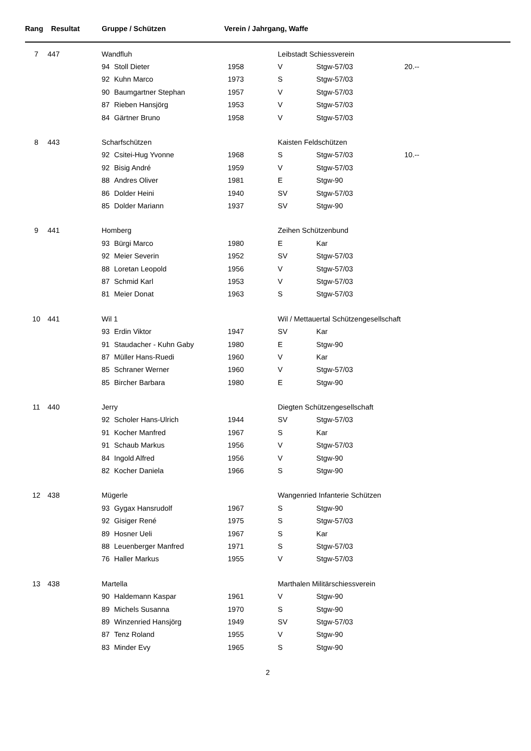| Rang | | Resultat Gruppe / Schützen | | | Verein / Jahrgang, Waffe | | | |
| --- | --- | --- | --- | --- | --- | --- | --- | --- |
| 7 | 447 | | Wandfluh | | | Leibstadt Schiessverein | | |
| | | | 94 | Stoll Dieter | 1958 | V | Stgw-57/03 | 20.-- |
| | | | 92 | Kuhn Marco | 1973 | S | Stgw-57/03 | |
| | | | 90 | Baumgartner Stephan | 1957 | V | Stgw-57/03 | |
| | | | 87 | Rieben Hansjörg | 1953 | V | Stgw-57/03 | |
| | | | 84 | Gärtner Bruno | 1958 | V | Stgw-57/03 | |
| 8 | 443 | | Scharfschützen | | | Kaisten Feldschützen | | |
| | | | 92 | Csitei-Hug Yvonne | 1968 | S | Stgw-57/03 | 10.-- |
| | | | 92 | Bisig André | 1959 | V | Stgw-57/03 | |
| | | | 88 | Andres Oliver | 1981 | E | Stgw-90 | |
| | | | 86 | Dolder Heini | 1940 | SV | Stgw-57/03 | |
| | | | 85 | Dolder Mariann | 1937 | SV | Stgw-90 | |
| 9 | 441 | | Homberg | | | Zeihen Schützenbund | | |
| | | | 93 | Bürgi Marco | 1980 | E | Kar | |
| | | | 92 | Meier Severin | 1952 | SV | Stgw-57/03 | |
| | | | 88 | Loretan Leopold | 1956 | V | Stgw-57/03 | |
| | | | 87 | Schmid Karl | 1953 | V | Stgw-57/03 | |
| | | | 81 | Meier Donat | 1963 | S | Stgw-57/03 | |
| 10 | 441 | | Wil 1 | | | Wil / Mettauertal Schützengesellschaft | | |
| | | | 93 | Erdin Viktor | 1947 | SV | Kar | |
| | | | 91 | Staudacher - Kuhn Gaby | 1980 | E | Stgw-90 | |
| | | | 87 | Müller Hans-Ruedi | 1960 | V | Kar | |
| | | | 85 | Schraner Werner | 1960 | V | Stgw-57/03 | |
| | | | 85 | Bircher Barbara | 1980 | E | Stgw-90 | |
| 11 | 440 | | Jerry | | | Diegten Schützengesellschaft | | |
| | | | 92 | Scholer Hans-Ulrich | 1944 | SV | Stgw-57/03 | |
| | | | 91 | Kocher Manfred | 1967 | S | Kar | |
| | | | 91 | Schaub Markus | 1956 | V | Stgw-57/03 | |
| | | | 84 | Ingold Alfred | 1956 | V | Stgw-90 | |
| | | | 82 | Kocher Daniela | 1966 | S | Stgw-90 | |
| 12 | 438 | | Mügerle | | | Wangenried Infanterie Schützen | | |
| | | | 93 | Gygax Hansrudolf | 1967 | S | Stgw-90 | |
| | | | 92 | Gisiger René | 1975 | S | Stgw-57/03 | |
| | | | 89 | Hosner Ueli | 1967 | S | Kar | |
| | | | 88 | Leuenberger Manfred | 1971 | S | Stgw-57/03 | |
| | | | 76 | Haller Markus | 1955 | V | Stgw-57/03 | |
| 13 | 438 | | Martella | | | Marthalen Militärschiessverein | | |
| | | | 90 | Haldemann Kaspar | 1961 | V | Stgw-90 | |
| | | | 89 | Michels Susanna | 1970 | S | Stgw-90 | |
| | | | 89 | Winzenried Hansjörg | 1949 | SV | Stgw-57/03 | |
| | | | 87 | Tenz Roland | 1955 | V | Stgw-90 | |
| | | | 83 | Minder Evy | 1965 | S | Stgw-90 | |
2